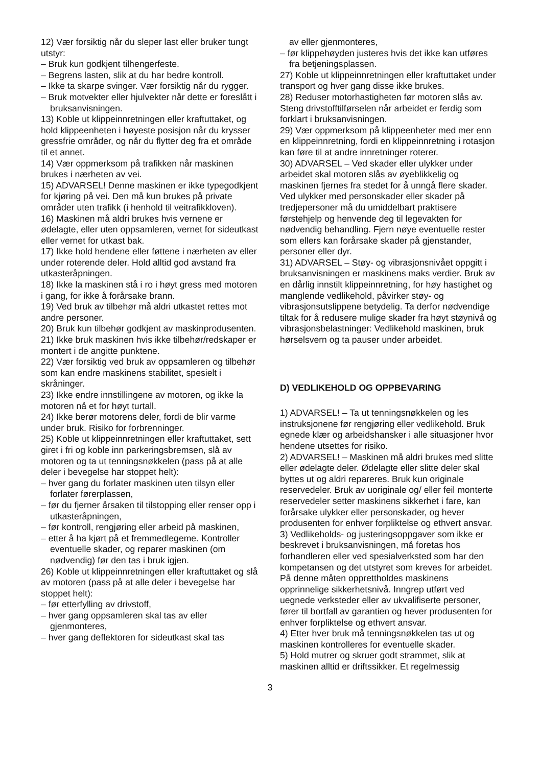12) Vær forsiktig når du sleper last eller bruker tungt utstyr:
– Bruk kun godkjent tilhengerfeste.
– Begrens lasten, slik at du har bedre kontroll.
– Ikke ta skarpe svinger. Vær forsiktig når du rygger.
– Bruk motvekter eller hjulvekter når dette er foreslått i bruksanvisningen.
13) Koble ut klippeinnretningen eller kraftuttaket, og hold klippeenheten i høyeste posisjon når du krysser gressfrie områder, og når du flytter deg fra et område til et annet.
14) Vær oppmerksom på trafikken når maskinen brukes i nærheten av vei.
15) ADVARSEL! Denne maskinen er ikke typegodkjent for kjøring på vei. Den må kun brukes på private områder uten trafikk (i henhold til veitrafikkloven).
16) Maskinen må aldri brukes hvis vernene er ødelagte, eller uten oppsamleren, vernet for sideutkast eller vernet for utkast bak.
17) Ikke hold hendene eller føttene i nærheten av eller under roterende deler. Hold alltid god avstand fra utkasteråpningen.
18) Ikke la maskinen stå i ro i høyt gress med motoren i gang, for ikke å forårsake brann.
19) Ved bruk av tilbehør må aldri utkastet rettes mot andre personer.
20) Bruk kun tilbehør godkjent av maskinprodusenten.
21) Ikke bruk maskinen hvis ikke tilbehør/redskaper er montert i de angitte punktene.
22) Vær forsiktig ved bruk av oppsamleren og tilbehør som kan endre maskinens stabilitet, spesielt i skråninger.
23) Ikke endre innstillingene av motoren, og ikke la motoren nå et for høyt turtall.
24) Ikke berør motorens deler, fordi de blir varme under bruk. Risiko for forbrenninger.
25) Koble ut klippeinnretningen eller kraftuttaket, sett giret i fri og koble inn parkeringsbremsen, slå av motoren og ta ut tenningsnøkkelen (pass på at alle deler i bevegelse har stoppet helt):
– hver gang du forlater maskinen uten tilsyn eller forlater førerplassen,
– før du fjerner årsaken til tilstopping eller renser opp i utkasteråpningen,
– før kontroll, rengjøring eller arbeid på maskinen,
– etter å ha kjørt på et fremmedlegeme. Kontroller eventuelle skader, og reparer maskinen (om nødvendig) før den tas i bruk igjen.
26) Koble ut klippeinnretningen eller kraftuttaket og slå av motoren (pass på at alle deler i bevegelse har stoppet helt):
– før etterfylling av drivstoff,
– hver gang oppsamleren skal tas av eller gjenmonteres,
– hver gang deflektoren for sideutkast skal tas
av eller gjenmonteres,
– før klippehøyden justeres hvis det ikke kan utføres fra betjeningsplassen.
27) Koble ut klippeinnretningen eller kraftuttaket under transport og hver gang disse ikke brukes.
28) Reduser motorhastigheten før motoren slås av. Steng drivstofftilførselen når arbeidet er ferdig som forklart i bruksanvisningen.
29) Vær oppmerksom på klippeenheter med mer enn en klippeinnretning, fordi en klippeinnretning i rotasjon kan føre til at andre innretninger roterer.
30) ADVARSEL – Ved skader eller ulykker under arbeidet skal motoren slås av øyeblikkelig og maskinen fjernes fra stedet for å unngå flere skader. Ved ulykker med personskader eller skader på tredjepersoner må du umiddelbart praktisere førstehjelp og henvende deg til legevakten for nødvendig behandling. Fjern nøye eventuelle rester som ellers kan forårsake skader på gjenstander, personer eller dyr.
31) ADVARSEL – Støy- og vibrasjonsnivået oppgitt i bruksanvisningen er maskinens maks verdier. Bruk av en dårlig innstilt klippeinnretning, for høy hastighet og manglende vedlikehold, påvirker støy- og vibrasjonsutslippene betydelig. Ta derfor nødvendige tiltak for å redusere mulige skader fra høyt støynivå og vibrasjonsbelastninger: Vedlikehold maskinen, bruk hørselsvern og ta pauser under arbeidet.
D) VEDLIKEHOLD OG OPPBEVARING
1) ADVARSEL! – Ta ut tenningsnøkkelen og les instruksjonene før rengjøring eller vedlikehold. Bruk egnede klær og arbeidshansker i alle situasjoner hvor hendene utsettes for risiko.
2) ADVARSEL! – Maskinen må aldri brukes med slitte eller ødelagte deler. Ødelagte eller slitte deler skal byttes ut og aldri repareres. Bruk kun originale reservedeler. Bruk av uoriginale og/ eller feil monterte reservedeler setter maskinens sikkerhet i fare, kan forårsake ulykker eller personskader, og hever produsenten for enhver forpliktelse og ethvert ansvar.
3) Vedlikeholds- og justeringsoppgaver som ikke er beskrevet i bruksanvisningen, må foretas hos forhandleren eller ved spesialverksted som har den kompetansen og det utstyret som kreves for arbeidet. På denne måten opprettholdes maskinens opprinnelige sikkerhetsnivå. Inngrep utført ved uegnede verksteder eller av ukvalifiserte personer, fører til bortfall av garantien og hever produsenten for enhver forpliktelse og ethvert ansvar.
4) Etter hver bruk må tenningsnøkkelen tas ut og maskinen kontrolleres for eventuelle skader.
5) Hold mutrer og skruer godt strammet, slik at maskinen alltid er driftssikker. Et regelmessig
3